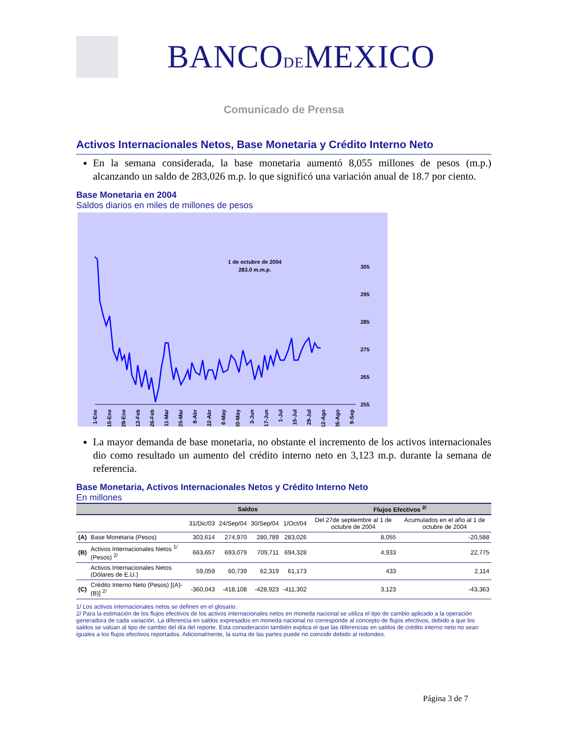BANCODEMEXICO
Comunicado de Prensa
Activos Internacionales Netos, Base Monetaria y Crédito Interno Neto
En la semana considerada, la base monetaria aumentó 8,055 millones de pesos (m.p.) alcanzando un saldo de 283,026 m.p. lo que significó una variación anual de 18.7 por ciento.
Base Monetaria en 2004
Saldos diarios en miles de millones de pesos
1 de octubre de 2004
283.0 m.m.p.
305
295
285
275
265
255
1-Ene
15-Ene
29-Ene
12-Feb
26-Feb
11-Mar
25-Mar
8-Abr
22-Abr
6-May
20-May
3-Jun
17-Jun
1-Jul
15-Jul
29-Jul
12-Ago
26-Ago
9-Sep
23-Sep 7-Oct 21-Oct 4-Nov 18-Nov 2-Dic 16-Dic 30-Dic
La mayor demanda de base monetaria, no obstante el incremento de los activos internacionales dio como resultado un aumento del crédito interno neto en 3,123 m.p. durante la semana de referencia.
Base Monetaria, Activos Internacionales Netos y Crédito Interno Neto
En millones
| | | Saldos | | | | Flujos Efectivos <sup>2/</sup> | |
| --- | --- | --- | --- | --- | --- | --- | --- |
| | | 31/Dic/03 | 24/Sep/04 | 30/Sep/04 | 1/Oct/04 | Del 27de septiembre al 1 de octubre de 2004 | Acumulados en el año al 1 de octubre de 2004 |
| (A) | Base Monetaria (Pesos) | 303,614 | 274,970 | 280,789 | 283,026 | 8,055 | -20,588 |
| (B) | Activos Internacionales Netos <sup>1/</sup> (Pesos) <sup>2/</sup> | 663,657 | 693,079 | 709,711 | 694,328 | 4,933 | 22,775 |
| | Activos Internacionales Netos (Dólares de E.U.) | 59,059 | 60,739 | 62,319 | 61,173 | 433 | 2,114 |
| (C) | Crédito Interno Neto (Pesos) [(A)-(B)] <sup>2/</sup> | -360,043 | -418,108 | -428,923 | -411,302 | 3,123 | -43,363 |
1/ Los activos internacionales netos se definen en el glosario.
2/ Para la estimación de los flujos efectivos de los activos internacionales netos en moneda nacional se utiliza el tipo de cambio aplicado a la operación generadora de cada variación. La diferencia en saldos expresados en moneda nacional no corresponde al concepto de flujos efectivos, debido a que los saldos se valúan al tipo de cambio del día del reporte. Esta consideración también explica el que las diferencias en saldos de crédito interno neto no sean iguales a los flujos efectivos reportados. Adicionalmente, la suma de las partes puede no coincidir debido al redondeo.
Página 3 de 7